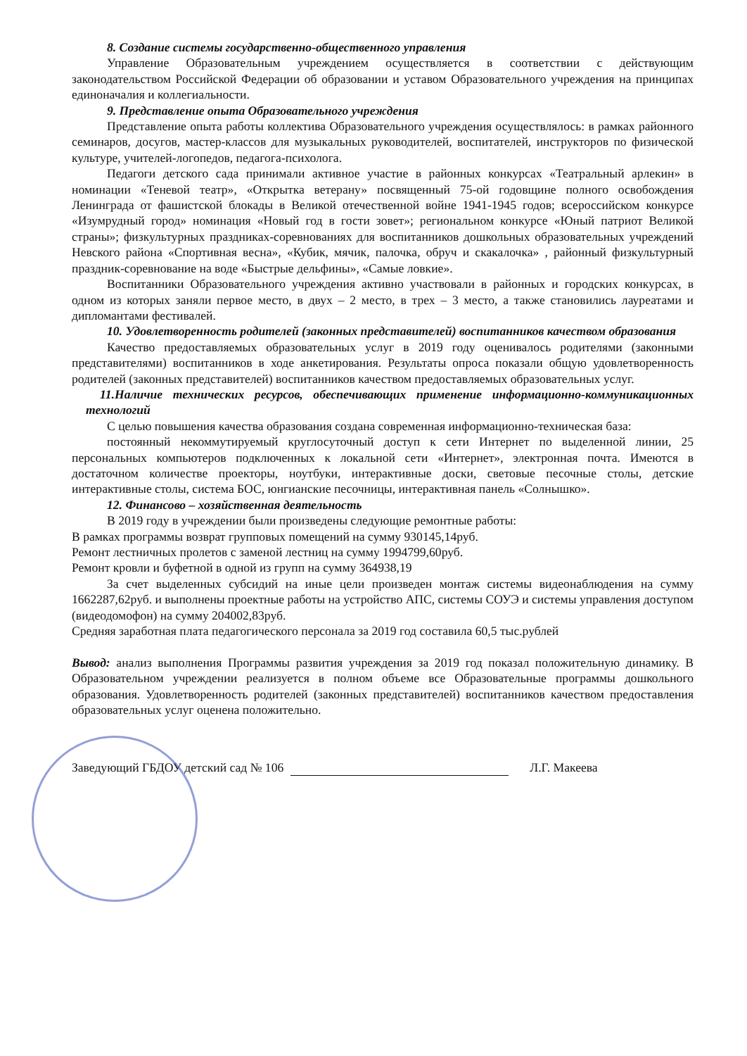8. Создание системы государственно-общественного управления
Управление Образовательным учреждением осуществляется в соответствии с действующим законодательством Российской Федерации об образовании и уставом Образовательного учреждения на принципах единоначалия и коллегиальности.
9. Представление опыта Образовательного учреждения
Представление опыта работы коллектива Образовательного учреждения осуществлялось: в рамках районного семинаров, досугов, мастер-классов для музыкальных руководителей, воспитателей, инструкторов по физической культуре, учителей-логопедов, педагога-психолога.
Педагоги детского сада принимали активное участие в районных конкурсах «Театральный арлекин» в номинации «Теневой театр», «Открытка ветерану» посвященный 75-ой годовщине полного освобождения Ленинграда от фашистской блокады в Великой отечественной войне 1941-1945 годов; всероссийском конкурсе «Изумрудный город» номинация «Новый год в гости зовет»; региональном конкурсе «Юный патриот Великой страны»; физкультурных праздниках-соревнованиях для воспитанников дошкольных образовательных учреждений Невского района «Спортивная весна», «Кубик, мячик, палочка, обруч и скакалочка» , районный физкультурный праздник-соревнование на воде «Быстрые дельфины», «Самые ловкие».
Воспитанники Образовательного учреждения активно участвовали в районных и городских конкурсах, в одном из которых заняли первое место, в двух – 2 место, в трех – 3 место, а также становились лауреатами и дипломантами фестивалей.
10. Удовлетворенность родителей (законных представителей) воспитанников качеством образования
Качество предоставляемых образовательных услуг в 2019 году оценивалось родителями (законными представителями) воспитанников в ходе анкетирования. Результаты опроса показали общую удовлетворенность родителей (законных представителей) воспитанников качеством предоставляемых образовательных услуг.
11.Наличие технических ресурсов, обеспечивающих применение информационно-коммуникационных технологий
С целью повышения качества образования создана современная информационно-техническая база:
постоянный некоммутируемый круглосуточный доступ к сети Интернет по выделенной линии, 25 персональных компьютеров подключенных к локальной сети «Интернет», электронная почта. Имеются в достаточном количестве проекторы, ноутбуки, интерактивные доски, световые песочные столы, детские интерактивные столы, система БОС, юнгианские песочницы, интерактивная панель «Солнышко».
12. Финансово – хозяйственная деятельность
В 2019 году в учреждении были произведены следующие ремонтные работы:
В рамках программы возврат групповых помещений на сумму 930145,14руб.
Ремонт лестничных пролетов с заменой лестниц на сумму 1994799,60руб.
Ремонт кровли и буфетной в одной из групп на сумму 364938,19
За счет выделенных субсидий на иные цели произведен монтаж системы видеонаблюдения на сумму 1662287,62руб. и выполнены проектные работы на устройство АПС, системы СОУЭ и системы управления доступом (видеодомофон) на сумму 204002,83руб.
Средняя заработная плата педагогического персонала за 2019 год составила 60,5 тыс.рублей
Вывод: анализ выполнения Программы развития учреждения за 2019 год показал положительную динамику. В Образовательном учреждении реализуется в полном объеме все Образовательные программы дошкольного образования. Удовлетворенность родителей (законных представителей) воспитанников качеством предоставления образовательных услуг оценена положительно.
Заведующий ГБДОУ детский сад № 106 Л.Г. Макеева